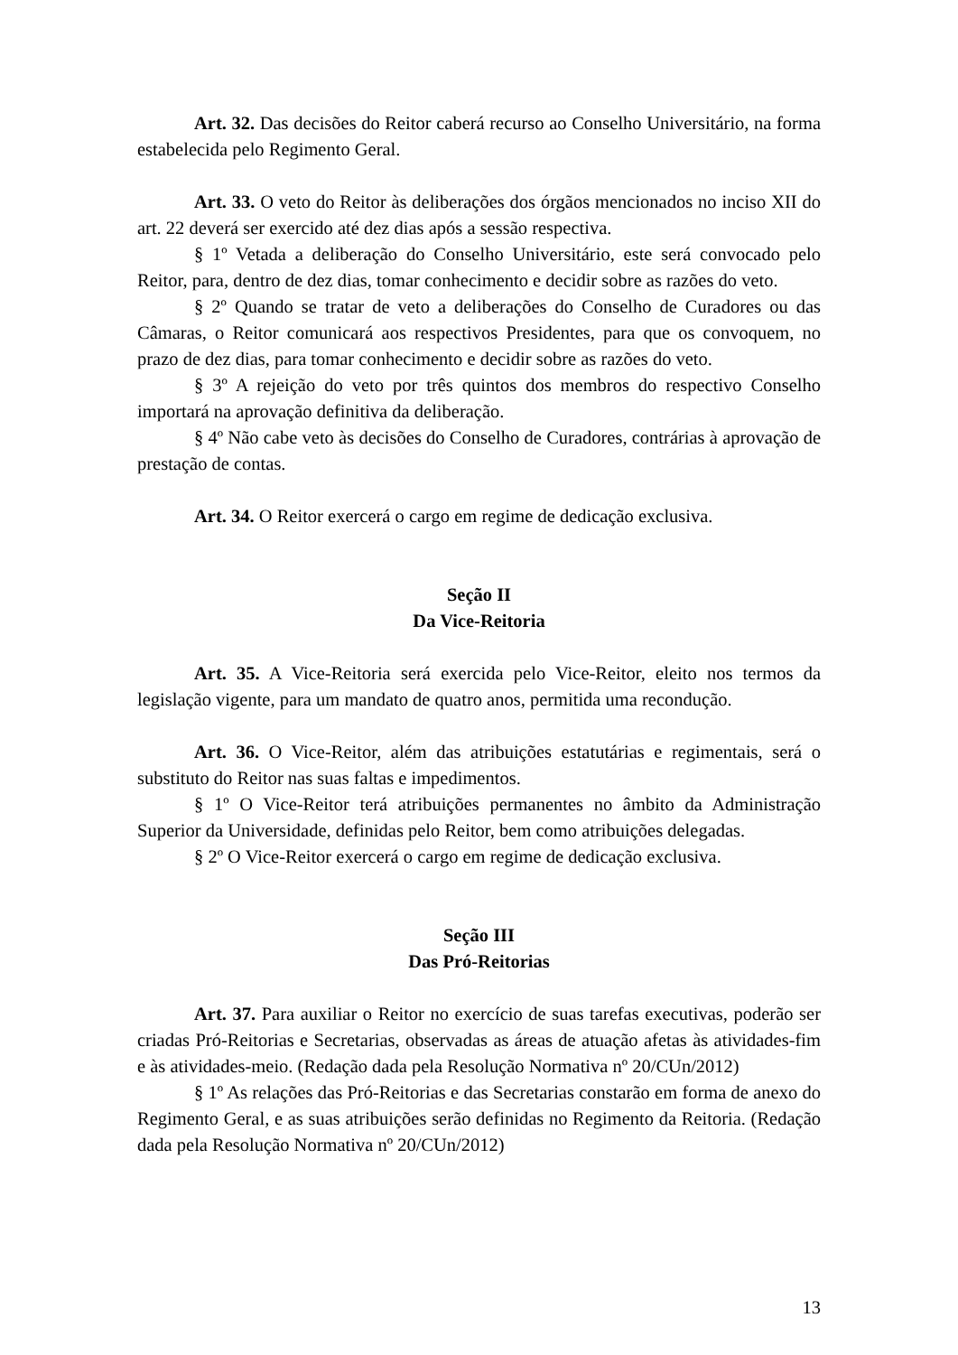Art. 32. Das decisões do Reitor caberá recurso ao Conselho Universitário, na forma estabelecida pelo Regimento Geral.
Art. 33. O veto do Reitor às deliberações dos órgãos mencionados no inciso XII do art. 22 deverá ser exercido até dez dias após a sessão respectiva.
§ 1º Vetada a deliberação do Conselho Universitário, este será convocado pelo Reitor, para, dentro de dez dias, tomar conhecimento e decidir sobre as razões do veto.
§ 2º Quando se tratar de veto a deliberações do Conselho de Curadores ou das Câmaras, o Reitor comunicará aos respectivos Presidentes, para que os convoquem, no prazo de dez dias, para tomar conhecimento e decidir sobre as razões do veto.
§ 3º A rejeição do veto por três quintos dos membros do respectivo Conselho importará na aprovação definitiva da deliberação.
§ 4º Não cabe veto às decisões do Conselho de Curadores, contrárias à aprovação de prestação de contas.
Art. 34. O Reitor exercerá o cargo em regime de dedicação exclusiva.
Seção II
Da Vice-Reitoria
Art. 35. A Vice-Reitoria será exercida pelo Vice-Reitor, eleito nos termos da legislação vigente, para um mandato de quatro anos, permitida uma recondução.
Art. 36. O Vice-Reitor, além das atribuições estatutárias e regimentais, será o substituto do Reitor nas suas faltas e impedimentos.
§ 1º O Vice-Reitor terá atribuições permanentes no âmbito da Administração Superior da Universidade, definidas pelo Reitor, bem como atribuições delegadas.
§ 2º O Vice-Reitor exercerá o cargo em regime de dedicação exclusiva.
Seção III
Das Pró-Reitorias
Art. 37. Para auxiliar o Reitor no exercício de suas tarefas executivas, poderão ser criadas Pró-Reitorias e Secretarias, observadas as áreas de atuação afetas às atividades-fim e às atividades-meio. (Redação dada pela Resolução Normativa nº 20/CUn/2012)
§ 1º As relações das Pró-Reitorias e das Secretarias constarão em forma de anexo do Regimento Geral, e as suas atribuições serão definidas no Regimento da Reitoria. (Redação dada pela Resolução Normativa nº 20/CUn/2012)
13